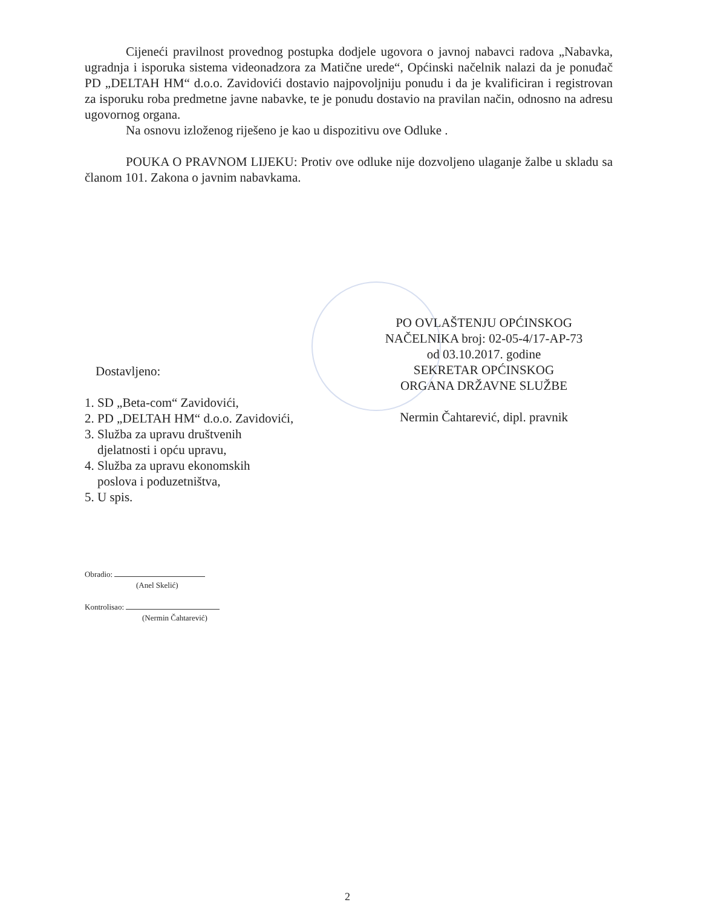Cijeneći pravilnost provednog postupka dodjele ugovora o javnoj nabavci radova „Nabavka, ugradnja i isporuka sistema videonadzora za Matične urede“, Općinski načelnik nalazi da je ponuđač PD „DELTAH HM“ d.o.o. Zavidovići dostavio najpovoljniju ponudu i da je kvalificiran i registrovan za isporuku roba predmetne javne nabavke, te je ponudu dostavio na pravilan način, odnosno na adresu ugovornog organa.
Na osnovu izloženog riješeno je kao u dispozitivu ove Odluke .
POUKA O PRAVNOM LIJEKU: Protiv ove odluke nije dozvoljeno ulaganje žalbe u skladu sa članom 101. Zakona o javnim nabavkama.
PO OVLAŠTENJU OPĆINSKOG
NAČELNIKA broj: 02-05-4/17-AP-73
od 03.10.2017. godine
SEKRETAR OPĆINSKOG
ORGANA DRŽAVNE SLUŽBE
Nermin Čahtarević, dipl. pravnik
Dostavljeno:
1. SD „Beta-com“ Zavidovići,
2. PD „DELTAH HM“ d.o.o. Zavidovići,
3. Služba za upravu društvenih
djelatnosti i opću upravu,
4. Služba za upravu ekonomskih
poslova i poduzetništva,
5. U spis.
Obradio:
(Anel Skelić)
Kontrolisao:
(Nermin Čahtarević)
2